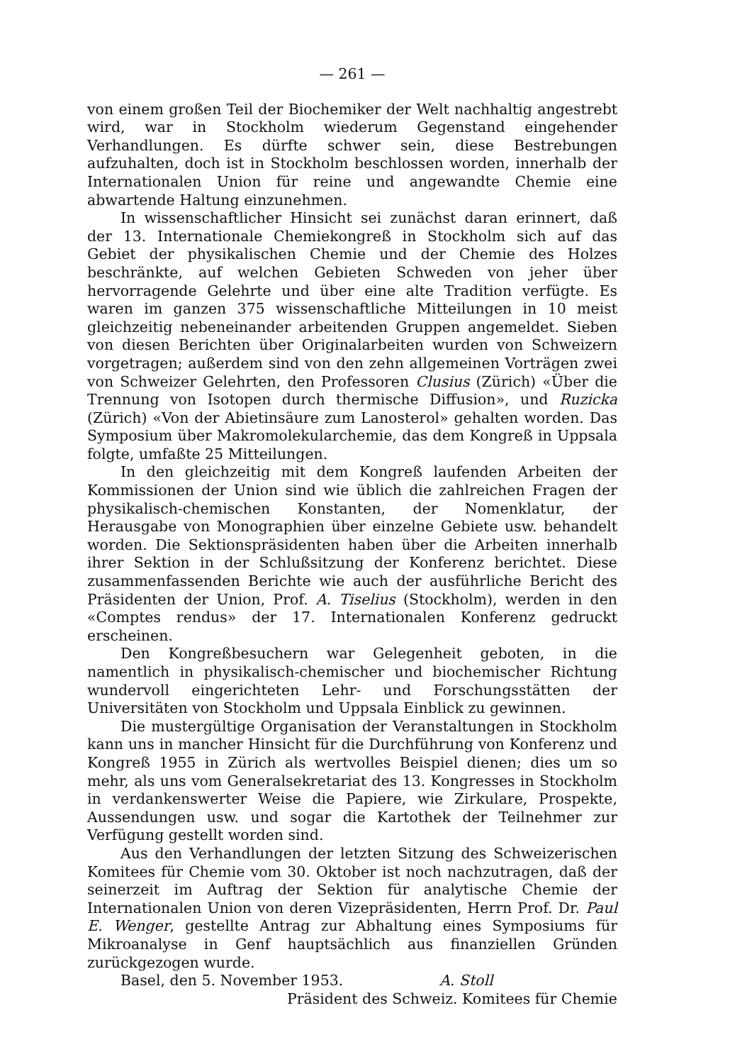— 261 —
von einem großen Teil der Biochemiker der Welt nachhaltig angestrebt wird, war in Stockholm wiederum Gegenstand eingehender Verhandlungen. Es dürfte schwer sein, diese Bestrebungen aufzuhalten, doch ist in Stockholm beschlossen worden, innerhalb der Internationalen Union für reine und angewandte Chemie eine abwartende Haltung einzunehmen.
In wissenschaftlicher Hinsicht sei zunächst daran erinnert, daß der 13. Internationale Chemiekongreß in Stockholm sich auf das Gebiet der physikalischen Chemie und der Chemie des Holzes beschränkte, auf welchen Gebieten Schweden von jeher über hervorragende Gelehrte und über eine alte Tradition verfügte. Es waren im ganzen 375 wissenschaftliche Mitteilungen in 10 meist gleichzeitig nebeneinander arbeitenden Gruppen angemeldet. Sieben von diesen Berichten über Originalarbeiten wurden von Schweizern vorgetragen; außerdem sind von den zehn allgemeinen Vorträgen zwei von Schweizer Gelehrten, den Professoren Clusius (Zürich) «Über die Trennung von Isotopen durch thermische Diffusion», und Ruzicka (Zürich) «Von der Abietinsäure zum Lanosterol» gehalten worden. Das Symposium über Makromolekularchemie, das dem Kongreß in Uppsala folgte, umfaßte 25 Mitteilungen.
In den gleichzeitig mit dem Kongreß laufenden Arbeiten der Kommissionen der Union sind wie üblich die zahlreichen Fragen der physikalisch-chemischen Konstanten, der Nomenklatur, der Herausgabe von Monographien über einzelne Gebiete usw. behandelt worden. Die Sektionspräsidenten haben über die Arbeiten innerhalb ihrer Sektion in der Schlußsitzung der Konferenz berichtet. Diese zusammenfassenden Berichte wie auch der ausführliche Bericht des Präsidenten der Union, Prof. A. Tiselius (Stockholm), werden in den «Comptes rendus» der 17. Internationalen Konferenz gedruckt erscheinen.
Den Kongreßbesuchern war Gelegenheit geboten, in die namentlich in physikalisch-chemischer und biochemischer Richtung wundervoll eingerichteten Lehr- und Forschungsstätten der Universitäten von Stockholm und Uppsala Einblick zu gewinnen.
Die mustergültige Organisation der Veranstaltungen in Stockholm kann uns in mancher Hinsicht für die Durchführung von Konferenz und Kongreß 1955 in Zürich als wertvolles Beispiel dienen; dies um so mehr, als uns vom Generalsekretariat des 13. Kongresses in Stockholm in verdankenswerter Weise die Papiere, wie Zirkulare, Prospekte, Aussendungen usw. und sogar die Kartothek der Teilnehmer zur Verfügung gestellt worden sind.
Aus den Verhandlungen der letzten Sitzung des Schweizerischen Komitees für Chemie vom 30. Oktober ist noch nachzutragen, daß der seinerzeit im Auftrag der Sektion für analytische Chemie der Internationalen Union von deren Vizepräsidenten, Herrn Prof. Dr. Paul E. Wenger, gestellte Antrag zur Abhaltung eines Symposiums für Mikroanalyse in Genf hauptsächlich aus finanziellen Gründen zurückgezogen wurde.
Basel, den 5. November 1953. A. Stoll
Präsident des Schweiz. Komitees für Chemie